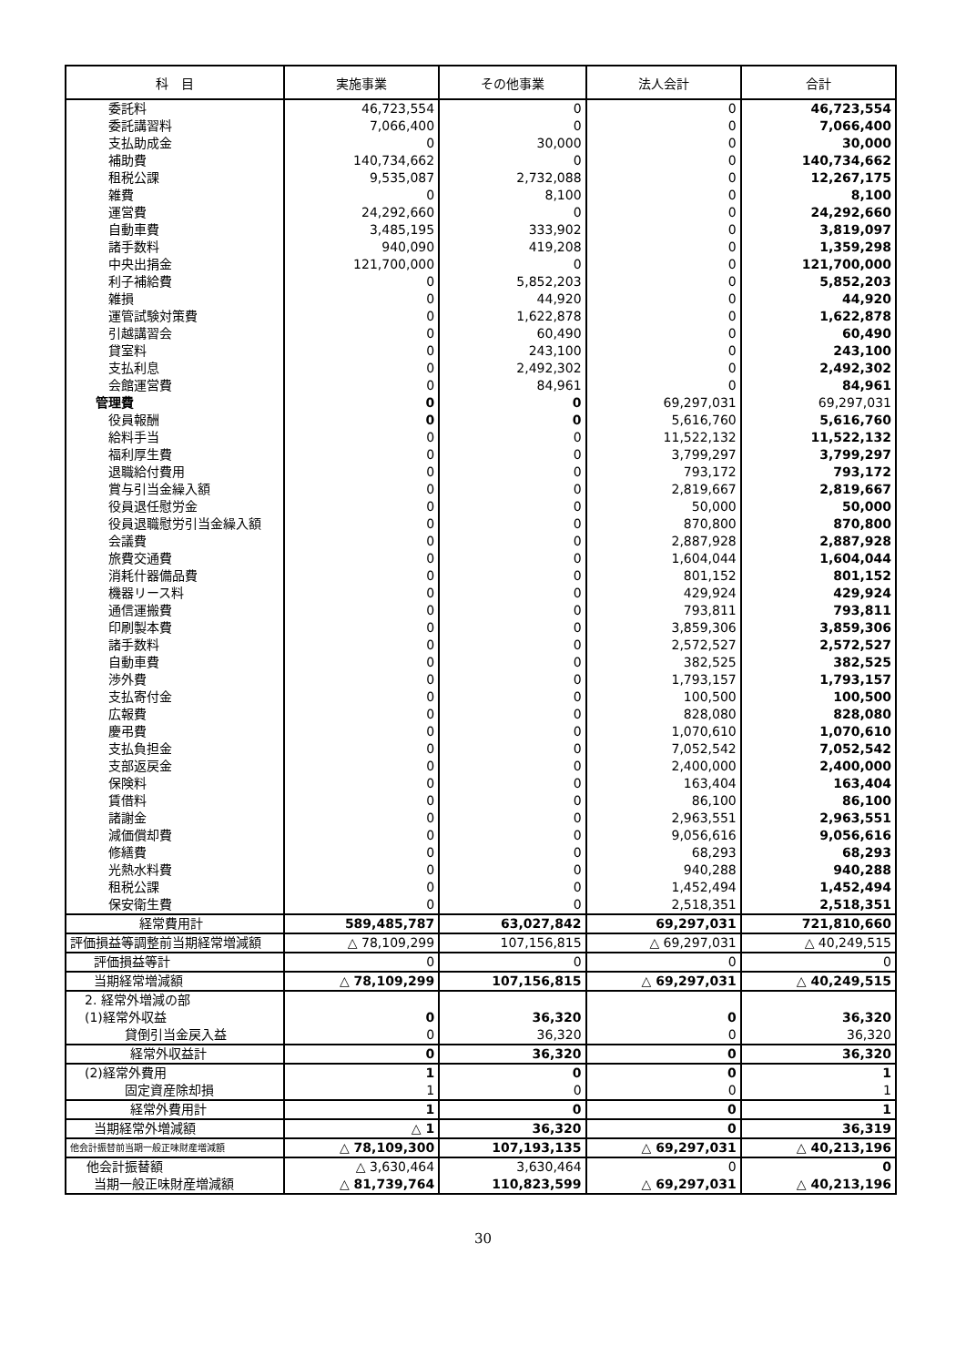| 科 目 | 実施事業 | その他事業 | 法人会計 | 合計 |
| --- | --- | --- | --- | --- |
| 委託料 | 46,723,554 | 0 | 0 | 46,723,554 |
| 委託講習料 | 7,066,400 | 0 | 0 | 7,066,400 |
| 支払助成金 | 0 | 30,000 | 0 | 30,000 |
| 補助費 | 140,734,662 | 0 | 0 | 140,734,662 |
| 租税公課 | 9,535,087 | 2,732,088 | 0 | 12,267,175 |
| 雑費 | 0 | 8,100 | 0 | 8,100 |
| 運営費 | 24,292,660 | 0 | 0 | 24,292,660 |
| 自動車費 | 3,485,195 | 333,902 | 0 | 3,819,097 |
| 諸手数料 | 940,090 | 419,208 | 0 | 1,359,298 |
| 中央出捐金 | 121,700,000 | 0 | 0 | 121,700,000 |
| 利子補給費 | 0 | 5,852,203 | 0 | 5,852,203 |
| 雑損 | 0 | 44,920 | 0 | 44,920 |
| 運管試験対策費 | 0 | 1,622,878 | 0 | 1,622,878 |
| 引越講習会 | 0 | 60,490 | 0 | 60,490 |
| 貸室料 | 0 | 243,100 | 0 | 243,100 |
| 支払利息 | 0 | 2,492,302 | 0 | 2,492,302 |
| 会館運営費 | 0 | 84,961 | 0 | 84,961 |
| 管理費 | 0 | 0 | 69,297,031 | 69,297,031 |
| 役員報酬 | 0 | 0 | 5,616,760 | 5,616,760 |
| 給料手当 | 0 | 0 | 11,522,132 | 11,522,132 |
| 福利厚生費 | 0 | 0 | 3,799,297 | 3,799,297 |
| 退職給付費用 | 0 | 0 | 793,172 | 793,172 |
| 賞与引当金繰入額 | 0 | 0 | 2,819,667 | 2,819,667 |
| 役員退任慰労金 | 0 | 0 | 50,000 | 50,000 |
| 役員退職慰労引当金繰入額 | 0 | 0 | 870,800 | 870,800 |
| 会議費 | 0 | 0 | 2,887,928 | 2,887,928 |
| 旅費交通費 | 0 | 0 | 1,604,044 | 1,604,044 |
| 消耗什器備品費 | 0 | 0 | 801,152 | 801,152 |
| 機器リース料 | 0 | 0 | 429,924 | 429,924 |
| 通信運搬費 | 0 | 0 | 793,811 | 793,811 |
| 印刷製本費 | 0 | 0 | 3,859,306 | 3,859,306 |
| 諸手数料 | 0 | 0 | 2,572,527 | 2,572,527 |
| 自動車費 | 0 | 0 | 382,525 | 382,525 |
| 渉外費 | 0 | 0 | 1,793,157 | 1,793,157 |
| 支払寄付金 | 0 | 0 | 100,500 | 100,500 |
| 広報費 | 0 | 0 | 828,080 | 828,080 |
| 慶弔費 | 0 | 0 | 1,070,610 | 1,070,610 |
| 支払負担金 | 0 | 0 | 7,052,542 | 7,052,542 |
| 支部返戻金 | 0 | 0 | 2,400,000 | 2,400,000 |
| 保険料 | 0 | 0 | 163,404 | 163,404 |
| 賃借料 | 0 | 0 | 86,100 | 86,100 |
| 諸謝金 | 0 | 0 | 2,963,551 | 2,963,551 |
| 減価償却費 | 0 | 0 | 9,056,616 | 9,056,616 |
| 修繕費 | 0 | 0 | 68,293 | 68,293 |
| 光熱水料費 | 0 | 0 | 940,288 | 940,288 |
| 租税公課 | 0 | 0 | 1,452,494 | 1,452,494 |
| 保安衛生費 | 0 | 0 | 2,518,351 | 2,518,351 |
| 経常費用計 | 589,485,787 | 63,027,842 | 69,297,031 | 721,810,660 |
| 評価損益等調整前当期経常増減額 | △ 78,109,299 | 107,156,815 | △ 69,297,031 | △ 40,249,515 |
| 評価損益等計 | 0 | 0 | 0 | 0 |
| 当期経常増減額 | △ 78,109,299 | 107,156,815 | △ 69,297,031 | △ 40,249,515 |
| 2. 経常外増減の部 | | | | |
| (1)経常外収益 | 0 | 36,320 | 0 | 36,320 |
| 貸倒引当金戻入益 | 0 | 36,320 | 0 | 36,320 |
| 経常外収益計 | 0 | 36,320 | 0 | 36,320 |
| (2)経常外費用 | 1 | 0 | 0 | 1 |
| 固定資産除却損 | 1 | 0 | 0 | 1 |
| 経常外費用計 | 1 | 0 | 0 | 1 |
| 当期経常外増減額 | △ 1 | 36,320 | 0 | 36,319 |
| 他会計振替前当期一般正味財産増減額 | △ 78,109,300 | 107,193,135 | △ 69,297,031 | △ 40,213,196 |
| 他会計振替額 | △ 3,630,464 | 3,630,464 | 0 | 0 |
| 当期一般正味財産増減額 | △ 81,739,764 | 110,823,599 | △ 69,297,031 | △ 40,213,196 |
30